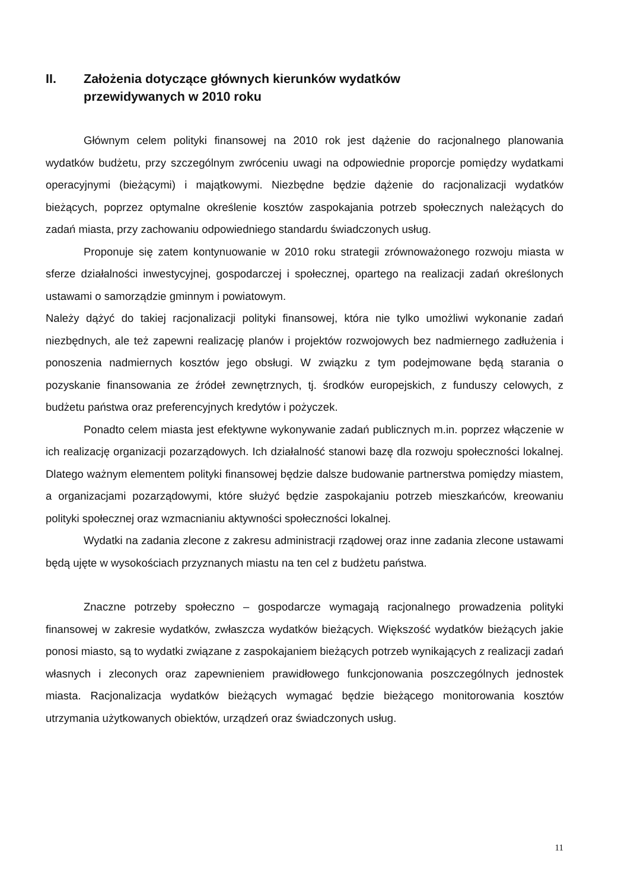II. Założenia dotyczące głównych kierunków wydatków
przewidywanych w 2010 roku
Głównym celem polityki finansowej na 2010 rok jest dążenie do racjonalnego planowania wydatków budżetu, przy szczególnym zwróceniu uwagi na odpowiednie proporcje pomiędzy wydatkami operacyjnymi (bieżącymi) i majątkowymi. Niezbędne będzie dążenie do racjonalizacji wydatków bieżących, poprzez optymalne określenie kosztów zaspokajania potrzeb społecznych należących do zadań miasta, przy zachowaniu odpowiedniego standardu świadczonych usług.
Proponuje się zatem kontynuowanie w 2010 roku strategii zrównoważonego rozwoju miasta w sferze działalności inwestycyjnej, gospodarczej i społecznej, opartego na realizacji zadań określonych ustawami o samorządzie gminnym i powiatowym.
Należy dążyć do takiej racjonalizacji polityki finansowej, która nie tylko umożliwi wykonanie zadań niezbędnych, ale też zapewni realizację planów i projektów rozwojowych bez nadmiernego zadłużenia i ponoszenia nadmiernych kosztów jego obsługi. W związku z tym podejmowane będą starania o pozyskanie finansowania ze źródeł zewnętrznych, tj. środków europejskich, z funduszy celowych, z budżetu państwa oraz preferencyjnych kredytów i pożyczek.
Ponadto celem miasta jest efektywne wykonywanie zadań publicznych m.in. poprzez włączenie w ich realizację organizacji pozarządowych. Ich działalność stanowi bazę dla rozwoju społeczności lokalnej. Dlatego ważnym elementem polityki finansowej będzie dalsze budowanie partnerstwa pomiędzy miastem, a organizacjami pozarządowymi, które służyć będzie zaspokajaniu potrzeb mieszkańców, kreowaniu polityki społecznej oraz wzmacnianiu aktywności społeczności lokalnej.
Wydatki na zadania zlecone z zakresu administracji rządowej oraz inne zadania zlecone ustawami będą ujęte w wysokościach przyznanych miastu na ten cel z budżetu państwa.
Znaczne potrzeby społeczno – gospodarcze wymagają racjonalnego prowadzenia polityki finansowej w zakresie wydatków, zwłaszcza wydatków bieżących. Większość wydatków bieżących jakie ponosi miasto, są to wydatki związane z zaspokajaniem bieżących potrzeb wynikających z realizacji zadań własnych i zleconych oraz zapewnieniem prawidłowego funkcjonowania poszczególnych jednostek miasta. Racjonalizacja wydatków bieżących wymagać będzie bieżącego monitorowania kosztów utrzymania użytkowanych obiektów, urządzeń oraz świadczonych usług.
11